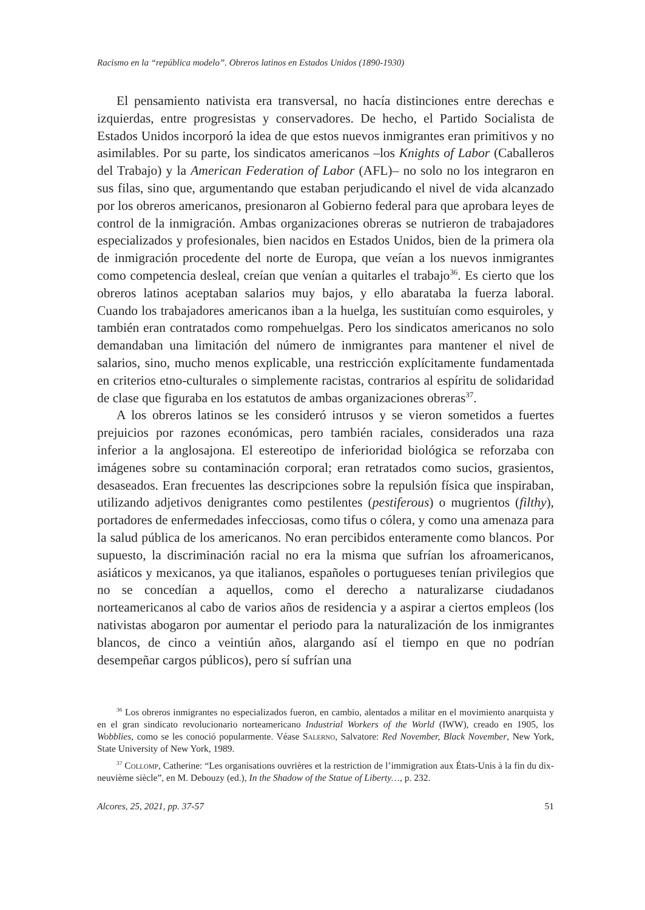Racismo en la “república modelo”. Obreros latinos en Estados Unidos (1890-1930)
El pensamiento nativista era transversal, no hacía distinciones entre derechas e izquierdas, entre progresistas y conservadores. De hecho, el Partido Socialista de Estados Unidos incorporó la idea de que estos nuevos inmigrantes eran primitivos y no asimilables. Por su parte, los sindicatos americanos –los Knights of Labor (Caballeros del Trabajo) y la American Federation of Labor (AFL)– no solo no los integraron en sus filas, sino que, argumentando que estaban perjudicando el nivel de vida alcanzado por los obreros americanos, presionaron al Gobierno federal para que aprobara leyes de control de la inmigración. Ambas organizaciones obreras se nutrieron de trabajadores especializados y profesionales, bien nacidos en Estados Unidos, bien de la primera ola de inmigración procedente del norte de Europa, que veían a los nuevos inmigrantes como competencia desleal, creían que venían a quitarles el trabajo<sup>36</sup>. Es cierto que los obreros latinos aceptaban salarios muy bajos, y ello abarataba la fuerza laboral. Cuando los trabajadores americanos iban a la huelga, les sustituían como esquiroles, y también eran contratados como rompehuelgas. Pero los sindicatos americanos no solo demandaban una limitación del número de inmigrantes para mantener el nivel de salarios, sino, mucho menos explicable, una restricción explícitamente fundamentada en criterios etno-culturales o simplemente racistas, contrarios al espíritu de solidaridad de clase que figuraba en los estatutos de ambas organizaciones obreras<sup>37</sup>.
A los obreros latinos se les consideró intrusos y se vieron sometidos a fuertes prejuicios por razones económicas, pero también raciales, considerados una raza inferior a la anglosajona. El estereotipo de inferioridad biológica se reforzaba con imágenes sobre su contaminación corporal; eran retratados como sucios, grasientos, desaseados. Eran frecuentes las descripciones sobre la repulsión física que inspiraban, utilizando adjetivos denigrantes como pestilentes (pestiferous) o mugrientos (filthy), portadores de enfermedades infecciosas, como tifus o cólera, y como una amenaza para la salud pública de los americanos. No eran percibidos enteramente como blancos. Por supuesto, la discriminación racial no era la misma que sufrían los afroamericanos, asiáticos y mexicanos, ya que italianos, españoles o portugueses tenían privilegios que no se concedían a aquellos, como el derecho a naturalizarse ciudadanos norteamericanos al cabo de varios años de residencia y a aspirar a ciertos empleos (los nativistas abogaron por aumentar el periodo para la naturalización de los inmigrantes blancos, de cinco a veintiún años, alargando así el tiempo en que no podrían desempeñar cargos públicos), pero sí sufrían una
<sup>36</sup> Los obreros inmigrantes no especializados fueron, en cambio, alentados a militar en el movimiento anarquista y en el gran sindicato revolucionario norteamericano Industrial Workers of the World (IWW), creado en 1905, los Wobblies, como se les conoció popularmente. Véase Salerno, Salvatore: Red November, Black November, New York, State University of New York, 1989.
<sup>37</sup> Collomp, Catherine: “Les organisations ouvrières et la restriction de l’immigration aux États-Unis à la fin du dix-neuvième siècle”, en M. Debouzy (ed.), In the Shadow of the Statue of Liberty…, p. 232.
Alcores, 25, 2021, pp. 37-57 51